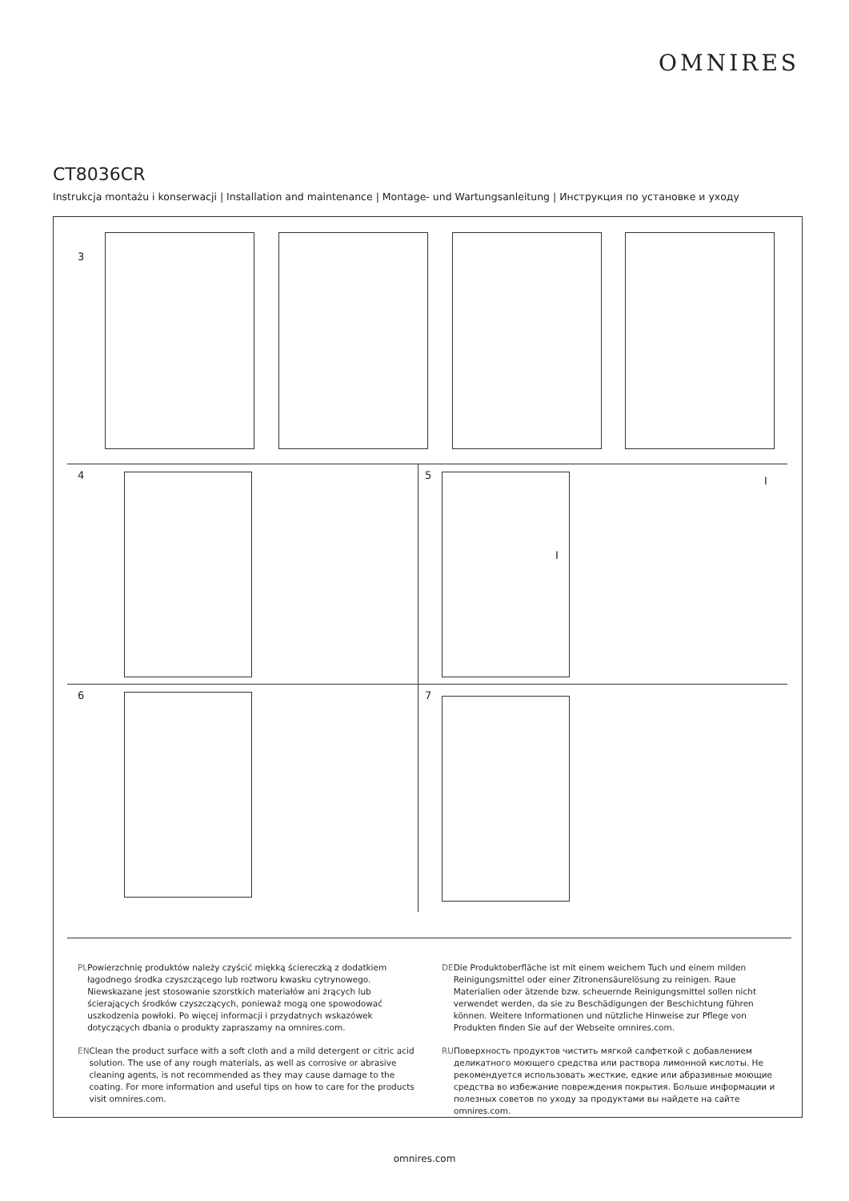OMNIRES
CT8036CR
Instrukcja montażu i konserwacji | Installation and maintenance | Montage- und Wartungsanleitung | Инструкция по установке и уходу
3
4 5 I
I
6 7
PL Powierzchnię produktów należy czyścić miękką ściereczką z dodatkiem łagodnego środka czyszczącego lub roztworu kwasku cytrynowego. Niewskazane jest stosowanie szorstkich materiałów ani żrących lub ścierających środków czyszczących, ponieważ mogą one spowodować uszkodzenia powłoki. Po więcej informacji i przydatnych wskazówek dotyczących dbania o produkty zapraszamy na omnires.com.
EN Clean the product surface with a soft cloth and a mild detergent or citric acid solution. The use of any rough materials, as well as corrosive or abrasive cleaning agents, is not recommended as they may cause damage to the coating. For more information and useful tips on how to care for the products visit omnires.com.
DE Die Produktoberfläche ist mit einem weichem Tuch und einem milden Reinigungsmittel oder einer Zitronensäurelösung zu reinigen. Raue Materialien oder ätzende bzw. scheuernde Reinigungsmittel sollen nicht verwendet werden, da sie zu Beschädigungen der Beschichtung führen können. Weitere Informationen und nützliche Hinweise zur Pflege von Produkten finden Sie auf der Webseite omnires.com.
RU Поверхность продуктов чистить мягкой салфеткой с добавлением деликатного моющего средства или раствора лимонной кислоты. Не рекомендуется использовать жесткие, едкие или абразивные моющие средства во избежание повреждения покрытия. Больше информации и полезных советов по уходу за продуктами вы найдете на сайте omnires.com.
omnires.com